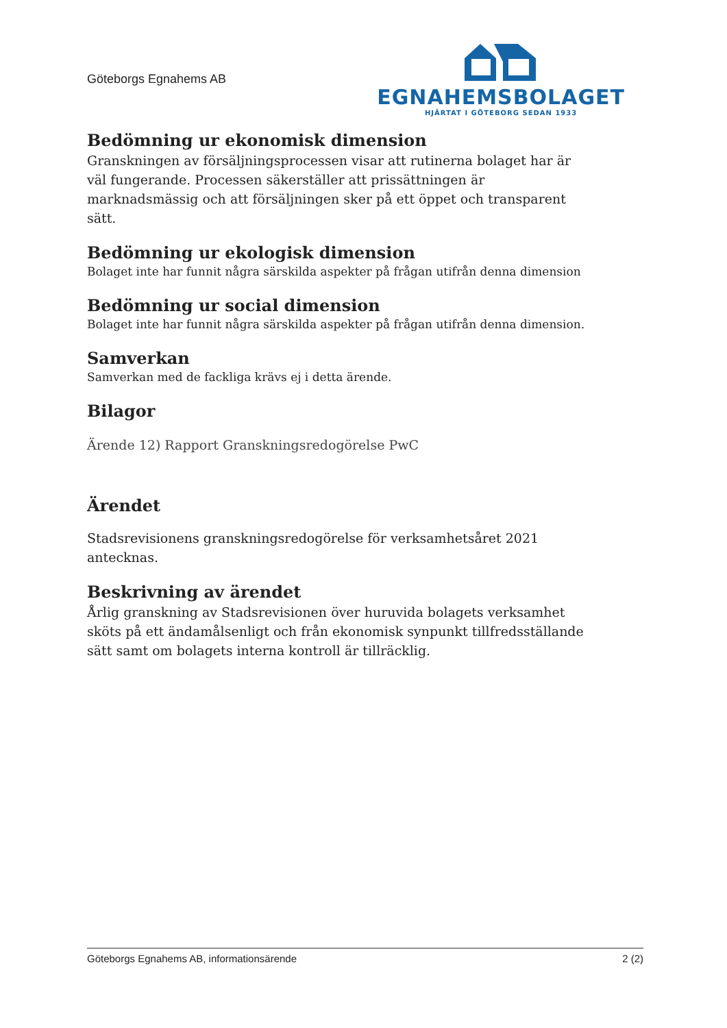Göteborgs Egnahems AB
EGNAHEMSBOLAGET
HJÄRTAT I GÖTEBORG SEDAN 1933
Bedömning ur ekonomisk dimension
Granskningen av försäljningsprocessen visar att rutinerna bolaget har är väl fungerande. Processen säkerställer att prissättningen är marknadsmässig och att försäljningen sker på ett öppet och transparent sätt.
Bedömning ur ekologisk dimension
Bolaget inte har funnit några särskilda aspekter på frågan utifrån denna dimension
Bedömning ur social dimension
Bolaget inte har funnit några särskilda aspekter på frågan utifrån denna dimension.
Samverkan
Samverkan med de fackliga krävs ej i detta ärende.
Bilagor
Ärende 12) Rapport Granskningsredogörelse PwC
Ärendet
Stadsrevisionens granskningsredogörelse för verksamhetsåret 2021 antecknas.
Beskrivning av ärendet
Årlig granskning av Stadsrevisionen över huruvida bolagets verksamhet sköts på ett ändamålsenligt och från ekonomisk synpunkt tillfredsställande sätt samt om bolagets interna kontroll är tillräcklig.
Göteborgs Egnahems AB, informationsärende 2 (2)